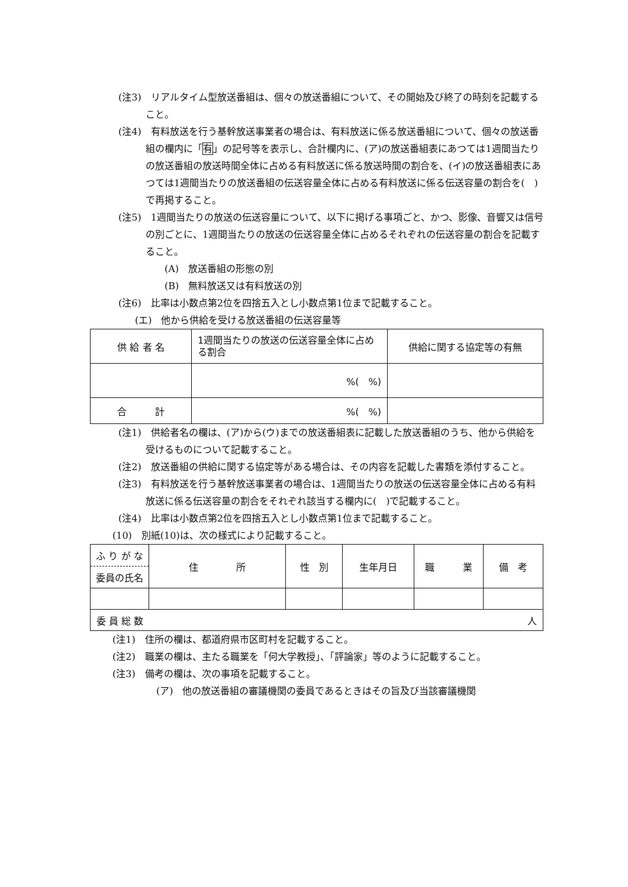(注3)　リアルタイム型放送番組は、個々の放送番組について、その開始及び終了の時刻を記載すること。
(注4)　有料放送を行う基幹放送事業者の場合は、有料放送に係る放送番組について、個々の放送番組の欄内に「有」の記号等を表示し、合計欄内に、(ア)の放送番組表にあつては1週間当たりの放送番組の放送時間全体に占める有料放送に係る放送時間の割合を、(イ)の放送番組表にあつては1週間当たりの放送番組の伝送容量全体に占める有料放送に係る伝送容量の割合を(　)で再掲すること。
(注5)　1週間当たりの放送の伝送容量について、以下に掲げる事項ごと、かつ、影像、音響又は信号の別ごとに、1週間当たりの放送の伝送容量全体に占めるそれぞれの伝送容量の割合を記載すること。
(A)　放送番組の形態の別
(B)　無料放送又は有料放送の別
(注6)　比率は小数点第2位を四捨五入とし小数点第1位まで記載すること。
(エ)　他から供給を受ける放送番組の伝送容量等
| 供 給 者 名 | 1週間当たりの放送の伝送容量全体に占める割合 | 供給に関する協定等の有無 |
| | %( %) | |
| 合 計 | %( %) | |
(注1)　供給者名の欄は、(ア)から(ウ)までの放送番組表に記載した放送番組のうち、他から供給を受けるものについて記載すること。
(注2)　放送番組の供給に関する協定等がある場合は、その内容を記載した書類を添付すること。
(注3)　有料放送を行う基幹放送事業者の場合は、1週間当たりの放送の伝送容量全体に占める有料放送に係る伝送容量の割合をそれぞれ該当する欄内に(　)で記載すること。
(注4)　比率は小数点第2位を四捨五入とし小数点第1位まで記載すること。
(10)　別紙(10)は、次の様式により記載すること。
| ふ り が な 委員の氏名 | 住 所 | 性 別 | 生年月日 | 職 業 | 備 考 |
| 委 員 総 数 人 | | | | | |
(注1)　住所の欄は、都道府県市区町村を記載すること。
(注2)　職業の欄は、主たる職業を「何大学教授」、「評論家」等のように記載すること。
(注3)　備考の欄は、次の事項を記載すること。
(ア)　他の放送番組の審議機関の委員であるときはその旨及び当該審議機関